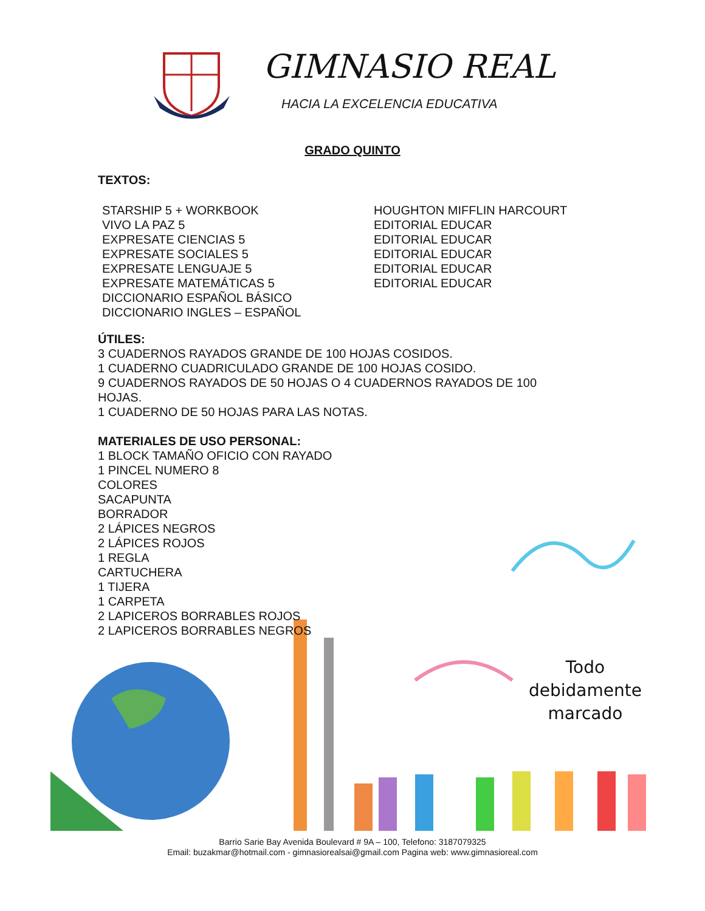GIMNASIO REAL
HACIA LA EXCELENCIA EDUCATIVA
GRADO QUINTO
TEXTOS:
STARSHIP 5 + WORKBOOK
VIVO LA PAZ 5
EXPRESATE CIENCIAS 5
EXPRESATE SOCIALES 5
EXPRESATE LENGUAJE 5
EXPRESATE MATEMÁTICAS 5
DICCIONARIO ESPAÑOL BÁSICO
DICCIONARIO INGLES – ESPAÑOL
HOUGHTON MIFFLIN HARCOURT
EDITORIAL EDUCAR
EDITORIAL EDUCAR
EDITORIAL EDUCAR
EDITORIAL EDUCAR
EDITORIAL EDUCAR
ÚTILES:
3 CUADERNOS RAYADOS GRANDE DE 100 HOJAS COSIDOS.
1 CUADERNO CUADRICULADO GRANDE DE 100 HOJAS COSIDO.
9 CUADERNOS RAYADOS DE 50 HOJAS O 4 CUADERNOS RAYADOS DE 100
HOJAS.
1 CUADERNO DE 50 HOJAS PARA LAS NOTAS.
MATERIALES DE USO PERSONAL:
1 BLOCK TAMAÑO OFICIO CON RAYADO
1 PINCEL NUMERO 8
COLORES
SACAPUNTA
BORRADOR
2 LÁPICES NEGROS
2 LÁPICES ROJOS
1 REGLA
CARTUCHERA
1 TIJERA
1 CARPETA
2 LAPICEROS BORRABLES ROJOS
2 LAPICEROS BORRABLES NEGROS
Todo
debidamente
marcado
Barrio Sarie Bay Avenida Boulevard # 9A – 100, Telefono: 3187079325
Email: buzakmar@hotmail.com - gimnasiorealsai@gmail.com Pagina web: www.gimnasioreal.com